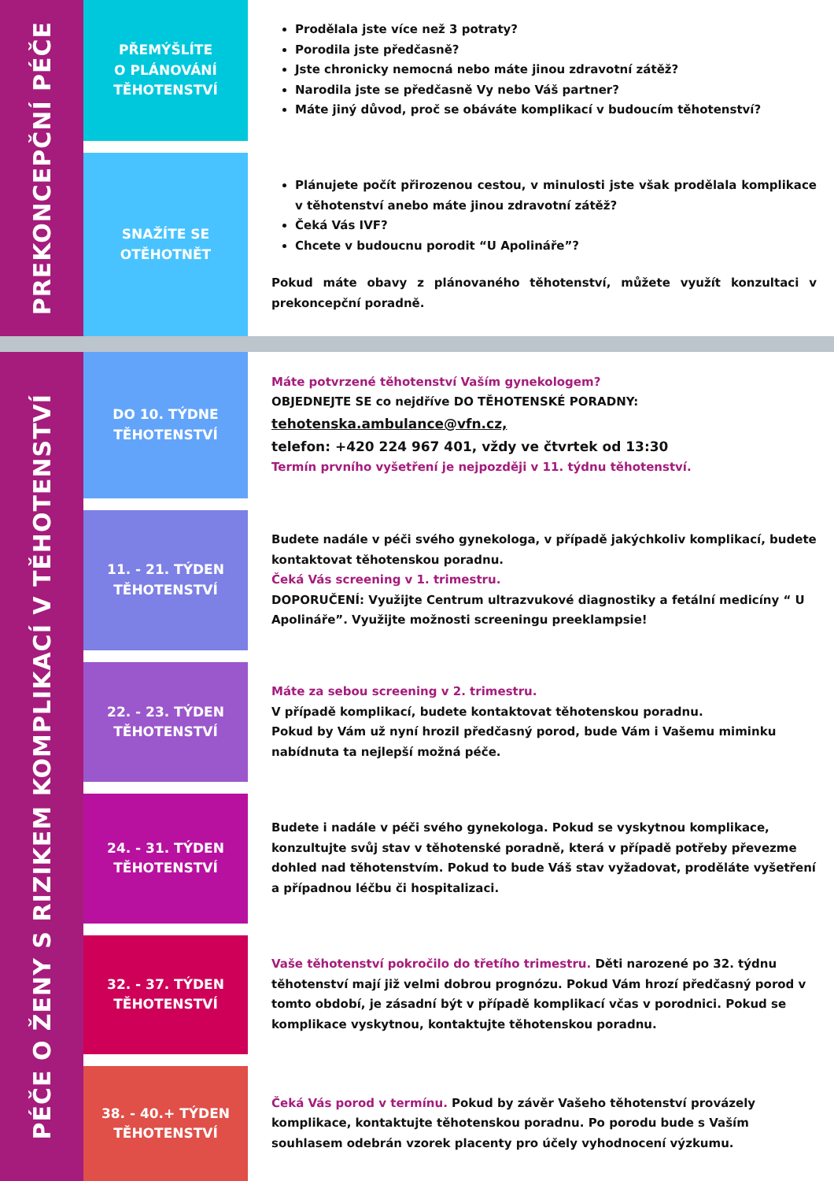PREKONCEPČNÍ PÉČE
PŘEMÝŠLÍTE
O PLÁNOVÁNÍ
TĚHOTENSTVÍ
Prodělala jste více než 3 potraty?
Porodila jste předčasně?
Jste chronicky nemocná nebo máte jinou zdravotní zátěž?
Narodila jste se předčasně Vy nebo Váš partner?
Máte jiný důvod, proč se obáváte komplikací v budoucím těhotenství?
SNAŽÍTE SE
OTĚHOTNĚT
Plánujete počít přirozenou cestou, v minulosti jste však prodělala komplikace v těhotenství anebo máte jinou zdravotní zátěž?
Čeká Vás IVF?
Chcete v budoucnu porodit “U Apolináře”?
Pokud máte obavy z plánovaného těhotenství, můžete využít konzultaci v prekoncepční poradně.
PÉČE O ŽENY S RIZIKEM KOMPLIKACÍ V TĚHOTENSTVÍ
DO 10. TÝDNE
TĚHOTENSTVÍ
Máte potvrzené těhotenství Vaším gynekologem?
OBJEDNEJTE SE co nejdříve DO TĚHOTENSKÉ PORADNY:
tehotenska.ambulance@vfn.cz,
telefon: +420 224 967 401, vždy ve čtvrtek od 13:30
Termín prvního vyšetření je nejpozději v 11. týdnu těhotenství.
11. - 21. TÝDEN
TĚHOTENSTVÍ
Budete nadále v péči svého gynekologa, v případě jakýchkoliv komplikací, budete kontaktovat těhotenskou poradnu.
Čeká Vás screening v 1. trimestru.
DOPORUČENÍ: Využijte Centrum ultrazvukové diagnostiky a fetální medicíny “ U Apolináře”. Využijte možnosti screeningu preeklampsie!
22. - 23. TÝDEN
TĚHOTENSTVÍ
Máte za sebou screening v 2. trimestru.
V případě komplikací, budete kontaktovat těhotenskou poradnu.
Pokud by Vám už nyní hrozil předčasný porod, bude Vám i Vašemu miminku nabídnuta ta nejlepší možná péče.
24. - 31. TÝDEN
TĚHOTENSTVÍ
Budete i nadále v péči svého gynekologa. Pokud se vyskytnou komplikace, konzultujte svůj stav v těhotenské poradně, která v případě potřeby převezme dohled nad těhotenstvím. Pokud to bude Váš stav vyžadovat, proděláte vyšetření a případnou léčbu či hospitalizaci.
32. - 37. TÝDEN
TĚHOTENSTVÍ
Vaše těhotenství pokročilo do třetího trimestru. Děti narozené po 32. týdnu těhotenství mají již velmi dobrou prognózu. Pokud Vám hrozí předčasný porod v tomto období, je zásadní být v případě komplikací včas v porodnici. Pokud se komplikace vyskytnou, kontaktujte těhotenskou poradnu.
38. - 40.+ TÝDEN
TĚHOTENSTVÍ
Čeká Vás porod v termínu. Pokud by závěr Vašeho těhotenství provázely komplikace, kontaktujte těhotenskou poradnu. Po porodu bude s Vaším souhlasem odebrán vzorek placenty pro účely vyhodnocení výzkumu.